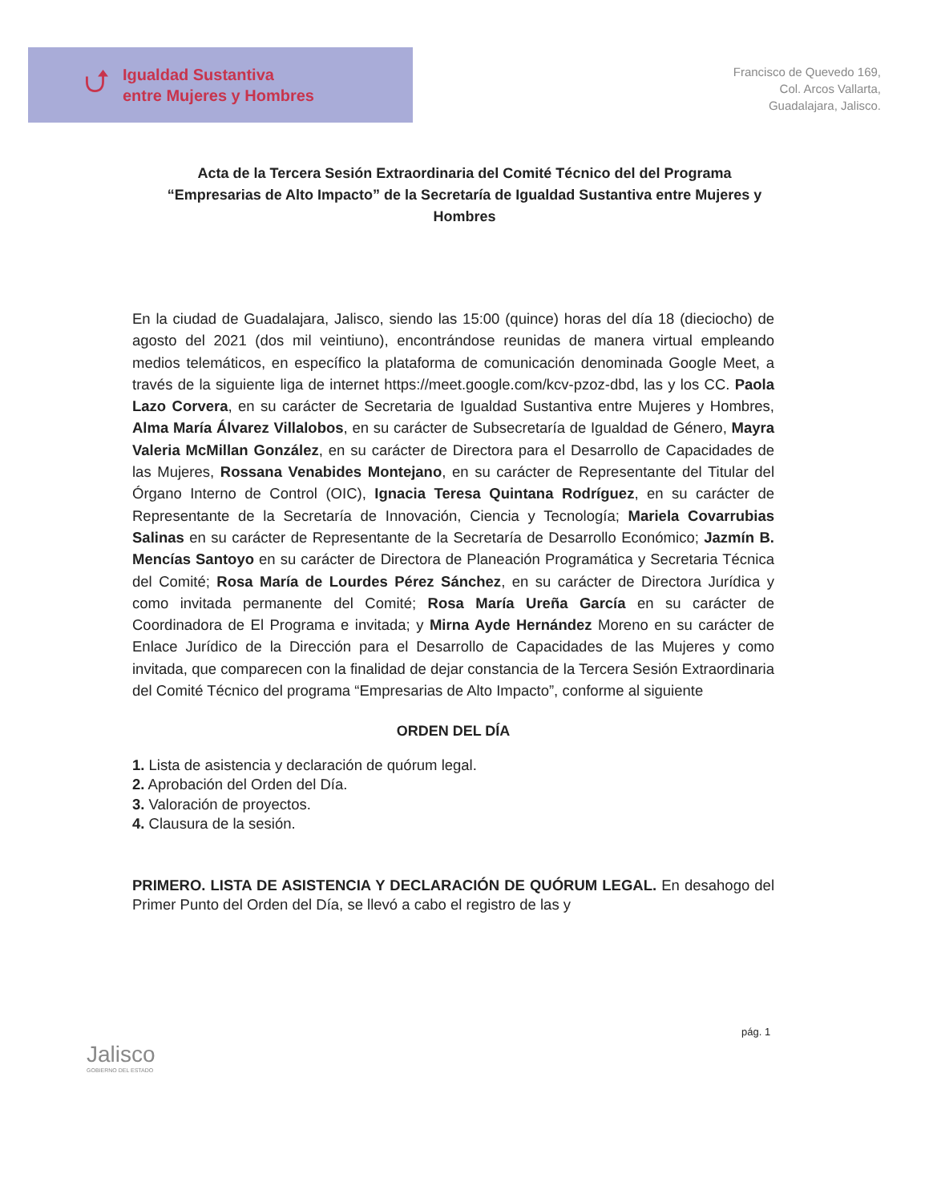⮍
Igualdad Sustantiva
entre Mujeres y Hombres
Francisco de Quevedo 169,
Col. Arcos Vallarta,
Guadalajara, Jalisco.
Acta de la Tercera Sesión Extraordinaria del Comité Técnico del del Programa “Empresarias de Alto Impacto” de la Secretaría de Igualdad Sustantiva entre Mujeres y Hombres
En la ciudad de Guadalajara, Jalisco, siendo las 15:00 (quince) horas del día 18 (dieciocho) de agosto del 2021 (dos mil veintiuno), encontrándose reunidas de manera virtual empleando medios telemáticos, en específico la plataforma de comunicación denominada Google Meet, a través de la siguiente liga de internet https://meet.google.com/kcv-pzoz-dbd, las y los CC. Paola Lazo Corvera, en su carácter de Secretaria de Igualdad Sustantiva entre Mujeres y Hombres, Alma María Álvarez Villalobos, en su carácter de Subsecretaría de Igualdad de Género, Mayra Valeria McMillan González, en su carácter de Directora para el Desarrollo de Capacidades de las Mujeres, Rossana Venabides Montejano, en su carácter de Representante del Titular del Órgano Interno de Control (OIC), Ignacia Teresa Quintana Rodríguez, en su carácter de Representante de la Secretaría de Innovación, Ciencia y Tecnología; Mariela Covarrubias Salinas en su carácter de Representante de la Secretaría de Desarrollo Económico; Jazmín B. Mencías Santoyo en su carácter de Directora de Planeación Programática y Secretaria Técnica del Comité; Rosa María de Lourdes Pérez Sánchez, en su carácter de Directora Jurídica y como invitada permanente del Comité; Rosa María Ureña García en su carácter de Coordinadora de El Programa e invitada; y Mirna Ayde Hernández Moreno en su carácter de Enlace Jurídico de la Dirección para el Desarrollo de Capacidades de las Mujeres y como invitada, que comparecen con la finalidad de dejar constancia de la Tercera Sesión Extraordinaria del Comité Técnico del programa “Empresarias de Alto Impacto”, conforme al siguiente
ORDEN DEL DÍA
1. Lista de asistencia y declaración de quórum legal.
2. Aprobación del Orden del Día.
3. Valoración de proyectos.
4. Clausura de la sesión.
PRIMERO. LISTA DE ASISTENCIA Y DECLARACIÓN DE QUÓRUM LEGAL. En desahogo del Primer Punto del Orden del Día, se llevó a cabo el registro de las y
pág. 1
Jalisco
GOBIERNO DEL ESTADO